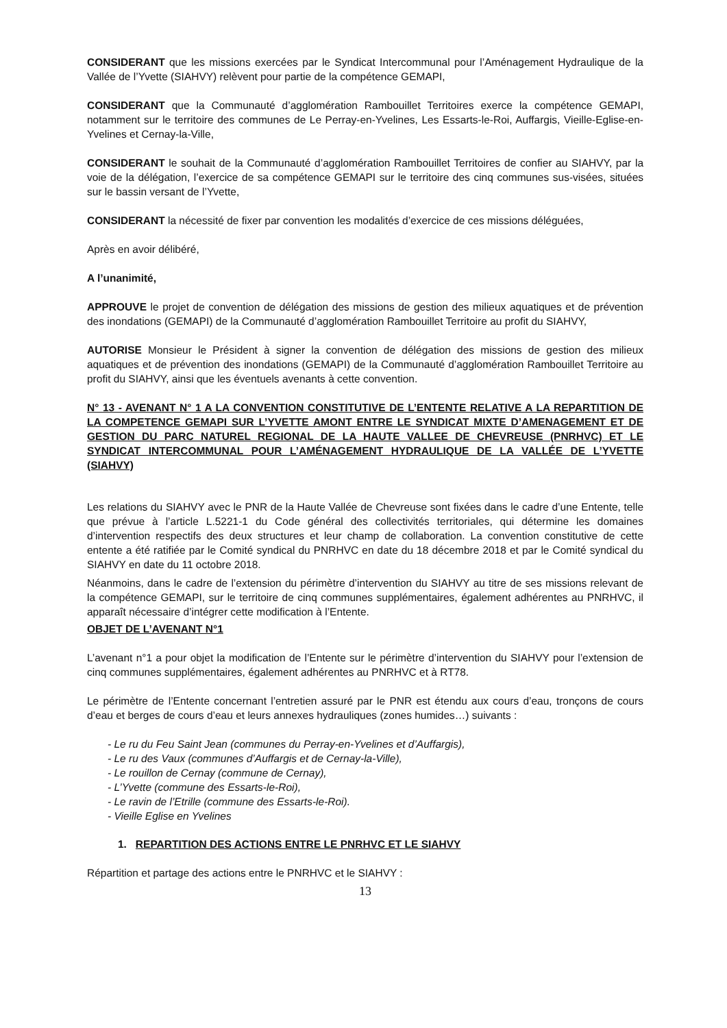CONSIDERANT que les missions exercées par le Syndicat Intercommunal pour l’Aménagement Hydraulique de la Vallée de l’Yvette (SIAHVY) relèvent pour partie de la compétence GEMAPI,
CONSIDERANT que la Communauté d’agglomération Rambouillet Territoires exerce la compétence GEMAPI, notamment sur le territoire des communes de Le Perray-en-Yvelines, Les Essarts-le-Roi, Auffargis, Vieille-Eglise-en-Yvelines et Cernay-la-Ville,
CONSIDERANT le souhait de la Communauté d’agglomération Rambouillet Territoires de confier au SIAHVY, par la voie de la délégation, l’exercice de sa compétence GEMAPI sur le territoire des cinq communes sus-visées, situées sur le bassin versant de l’Yvette,
CONSIDERANT la nécessité de fixer par convention les modalités d’exercice de ces missions déléguées,
Après en avoir délibéré,
A l’unanimité,
APPROUVE le projet de convention de délégation des missions de gestion des milieux aquatiques et de prévention des inondations (GEMAPI) de la Communauté d’agglomération Rambouillet Territoire au profit du SIAHVY,
AUTORISE Monsieur le Président à signer la convention de délégation des missions de gestion des milieux aquatiques et de prévention des inondations (GEMAPI) de la Communauté d’agglomération Rambouillet Territoire au profit du SIAHVY, ainsi que les éventuels avenants à cette convention.
N° 13 - AVENANT N° 1 A LA CONVENTION CONSTITUTIVE DE L’ENTENTE RELATIVE A LA REPARTITION DE LA COMPETENCE GEMAPI SUR L’YVETTE AMONT ENTRE LE SYNDICAT MIXTE D’AMENAGEMENT ET DE GESTION DU PARC NATUREL REGIONAL DE LA HAUTE VALLEE DE CHEVREUSE (PNRHVC) ET LE SYNDICAT INTERCOMMUNAL POUR L’AMÉNAGEMENT HYDRAULIQUE DE LA VALLÉE DE L’YVETTE (SIAHVY)
Les relations du SIAHVY avec le PNR de la Haute Vallée de Chevreuse sont fixées dans le cadre d’une Entente, telle que prévue à l’article L.5221-1 du Code général des collectivités territoriales, qui détermine les domaines d’intervention respectifs des deux structures et leur champ de collaboration. La convention constitutive de cette entente a été ratifiée par le Comité syndical du PNRHVC en date du 18 décembre 2018 et par le Comité syndical du SIAHVY en date du 11 octobre 2018.
Néanmoins, dans le cadre de l’extension du périmètre d’intervention du SIAHVY au titre de ses missions relevant de la compétence GEMAPI, sur le territoire de cinq communes supplémentaires, également adhérentes au PNRHVC, il apparaît nécessaire d’intégrer cette modification à l’Entente.
OBJET DE L’AVENANT N°1
L’avenant n°1 a pour objet la modification de l’Entente sur le périmètre d’intervention du SIAHVY pour l’extension de cinq communes supplémentaires, également adhérentes au PNRHVC et à RT78.
Le périmètre de l’Entente concernant l’entretien assuré par le PNR est étendu aux cours d’eau, tronçons de cours d’eau et berges de cours d’eau et leurs annexes hydrauliques (zones humides…) suivants :
- Le ru du Feu Saint Jean (communes du Perray-en-Yvelines et d’Auffargis),
- Le ru des Vaux (communes d’Auffargis et de Cernay-la-Ville),
- Le rouillon de Cernay (commune de Cernay),
- L’Yvette (commune des Essarts-le-Roi),
- Le ravin de l’Etrille (commune des Essarts-le-Roi).
- Vieille Eglise en Yvelines
1. REPARTITION DES ACTIONS ENTRE LE PNRHVC ET LE SIAHVY
Répartition et partage des actions entre le PNRHVC et le SIAHVY :
13